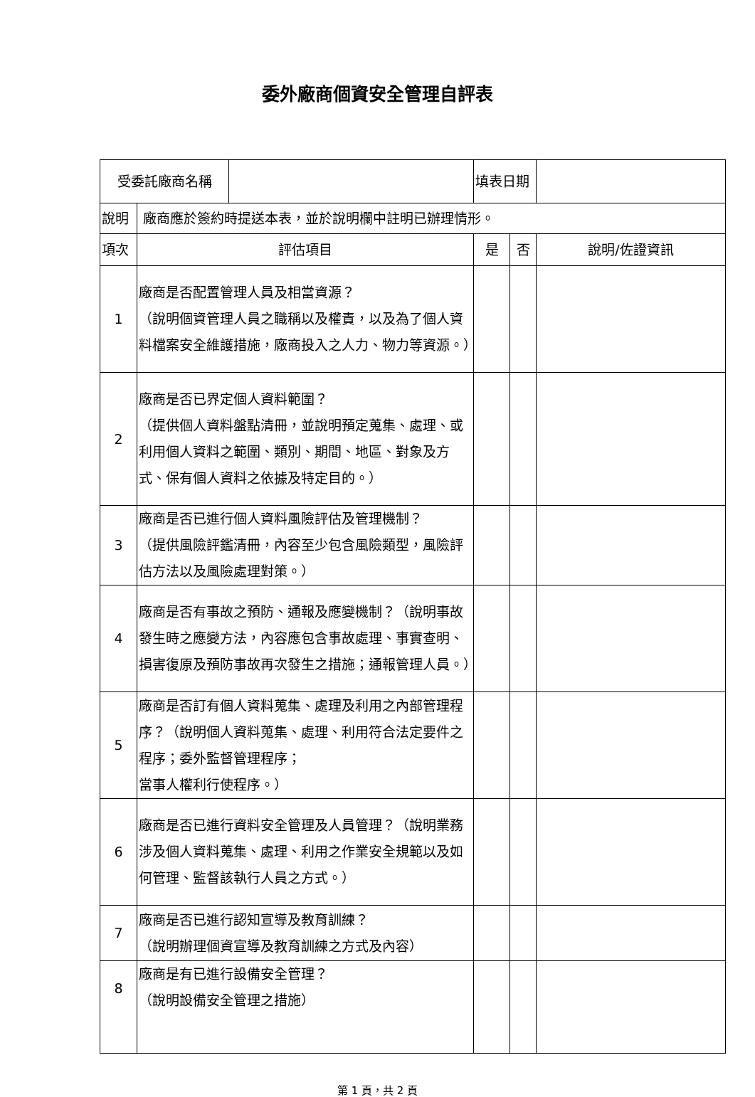委外廠商個資安全管理自評表
| 受委託廠商名稱 | | | 填表日期 | | |
| 說明 | 廠商應於簽約時提送本表，並於說明欄中註明已辦理情形。 | | | | |
| 項次 | 評估項目 | | 是 | 否 | 說明/佐證資訊 |
| 1 | 廠商是否配置管理人員及相當資源？ （說明個資管理人員之職稱以及權責，以及為了個人資料檔案安全維護措施，廠商投入之人力、物力等資源。） | | | | |
| 2 | 廠商是否已界定個人資料範圍？ （提供個人資料盤點清冊，並說明預定蒐集、處理、或利用個人資料之範圍、類別、期間、地區、對象及方式、保有個人資料之依據及特定目的。） | | | | |
| 3 | 廠商是否已進行個人資料風險評估及管理機制？ （提供風險評鑑清冊，內容至少包含風險類型，風險評估方法以及風險處理對策。） | | | | |
| 4 | 廠商是否有事故之預防、通報及應變機制？（說明事故發生時之應變方法，內容應包含事故處理、事實查明、損害復原及預防事故再次發生之措施；通報管理人員。） | | | | |
| 5 | 廠商是否訂有個人資料蒐集、處理及利用之內部管理程序？（說明個人資料蒐集、處理、利用符合法定要件之程序；委外監督管理程序； 當事人權利行使程序。） | | | | |
| 6 | 廠商是否已進行資料安全管理及人員管理？（說明業務涉及個人資料蒐集、處理、利用之作業安全規範以及如何管理、監督該執行人員之方式。） | | | | |
| 7 | 廠商是否已進行認知宣導及教育訓練？ （說明辦理個資宣導及教育訓練之方式及內容） | | | | |
| 8 | 廠商是有已進行設備安全管理？ （說明設備安全管理之措施） | | | | |
第 1 頁，共 2 頁